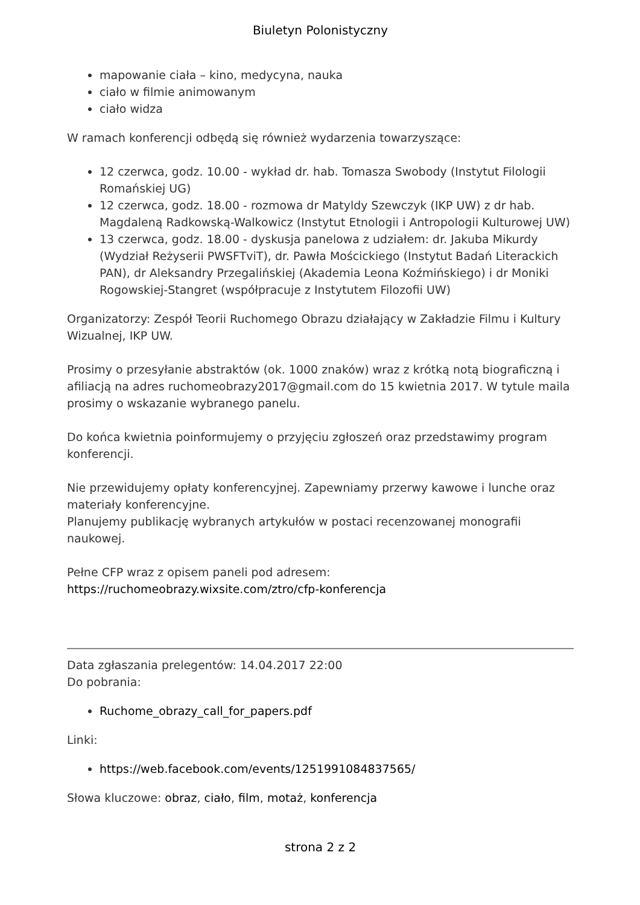Biuletyn Polonistyczny
mapowanie ciała – kino, medycyna, nauka
ciało w filmie animowanym
ciało widza
W ramach konferencji odbędą się również wydarzenia towarzyszące:
12 czerwca, godz. 10.00 - wykład dr. hab. Tomasza Swobody (Instytut Filologii Romańskiej UG)
12 czerwca, godz. 18.00 - rozmowa dr Matyldy Szewczyk (IKP UW) z dr hab. Magdaleną Radkowską-Walkowicz (Instytut Etnologii i Antropologii Kulturowej UW)
13 czerwca, godz. 18.00 - dyskusja panelowa z udziałem: dr. Jakuba Mikurdy (Wydział Reżyserii PWSFTviT), dr. Pawła Mościckiego (Instytut Badań Literackich PAN), dr Aleksandry Przegalińskiej (Akademia Leona Koźmińskiego) i dr Moniki Rogowskiej-Stangret (współpracuje z Instytutem Filozofii UW)
Organizatorzy: Zespół Teorii Ruchomego Obrazu działający w Zakładzie Filmu i Kultury Wizualnej, IKP UW.
Prosimy o przesyłanie abstraktów (ok. 1000 znaków) wraz z krótką notą biograficzną i afiliacją na adres ruchomeobrazy2017@gmail.com do 15 kwietnia 2017. W tytule maila prosimy o wskazanie wybranego panelu.
Do końca kwietnia poinformujemy o przyjęciu zgłoszeń oraz przedstawimy program konferencji.
Nie przewidujemy opłaty konferencyjnej. Zapewniamy przerwy kawowe i lunche oraz materiały konferencyjne.
Planujemy publikację wybranych artykułów w postaci recenzowanej monografii naukowej.
Pełne CFP wraz z opisem paneli pod adresem:
https://ruchomeobrazy.wixsite.com/ztro/cfp-konferencja
Data zgłaszania prelegentów: 14.04.2017 22:00
Do pobrania:
Ruchome_obrazy_call_for_papers.pdf
Linki:
https://web.facebook.com/events/1251991084837565/
Słowa kluczowe: obraz, ciało, film, motaż, konferencja
strona 2 z 2